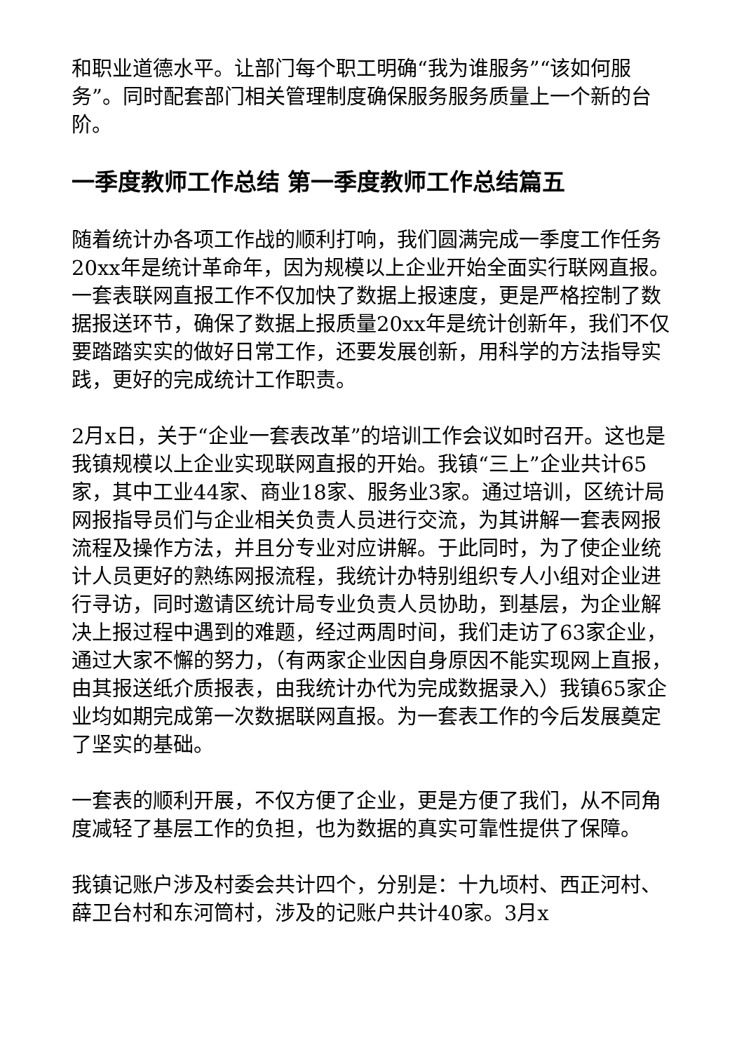和职业道德水平。让部门每个职工明确“我为谁服务”“该如何服务”。同时配套部门相关管理制度确保服务服务质量上一个新的台阶。
一季度教师工作总结 第一季度教师工作总结篇五
随着统计办各项工作战的顺利打响，我们圆满完成一季度工作任务20xx年是统计革命年，因为规模以上企业开始全面实行联网直报。一套表联网直报工作不仅加快了数据上报速度，更是严格控制了数据报送环节，确保了数据上报质量20xx年是统计创新年，我们不仅要踏踏实实的做好日常工作，还要发展创新，用科学的方法指导实践，更好的完成统计工作职责。
2月x日，关于“企业一套表改革”的培训工作会议如时召开。这也是我镇规模以上企业实现联网直报的开始。我镇“三上”企业共计65家，其中工业44家、商业18家、服务业3家。通过培训，区统计局网报指导员们与企业相关负责人员进行交流，为其讲解一套表网报流程及操作方法，并且分专业对应讲解。于此同时，为了使企业统计人员更好的熟练网报流程，我统计办特别组织专人小组对企业进行寻访，同时邀请区统计局专业负责人员协助，到基层，为企业解决上报过程中遇到的难题，经过两周时间，我们走访了63家企业，通过大家不懈的努力，（有两家企业因自身原因不能实现网上直报，由其报送纸介质报表，由我统计办代为完成数据录入）我镇65家企业均如期完成第一次数据联网直报。为一套表工作的今后发展奠定了坚实的基础。
一套表的顺利开展，不仅方便了企业，更是方便了我们，从不同角度减轻了基层工作的负担，也为数据的真实可靠性提供了保障。
我镇记账户涉及村委会共计四个，分别是：十九顷村、西正河村、薛卫台村和东河筒村，涉及的记账户共计40家。3月x